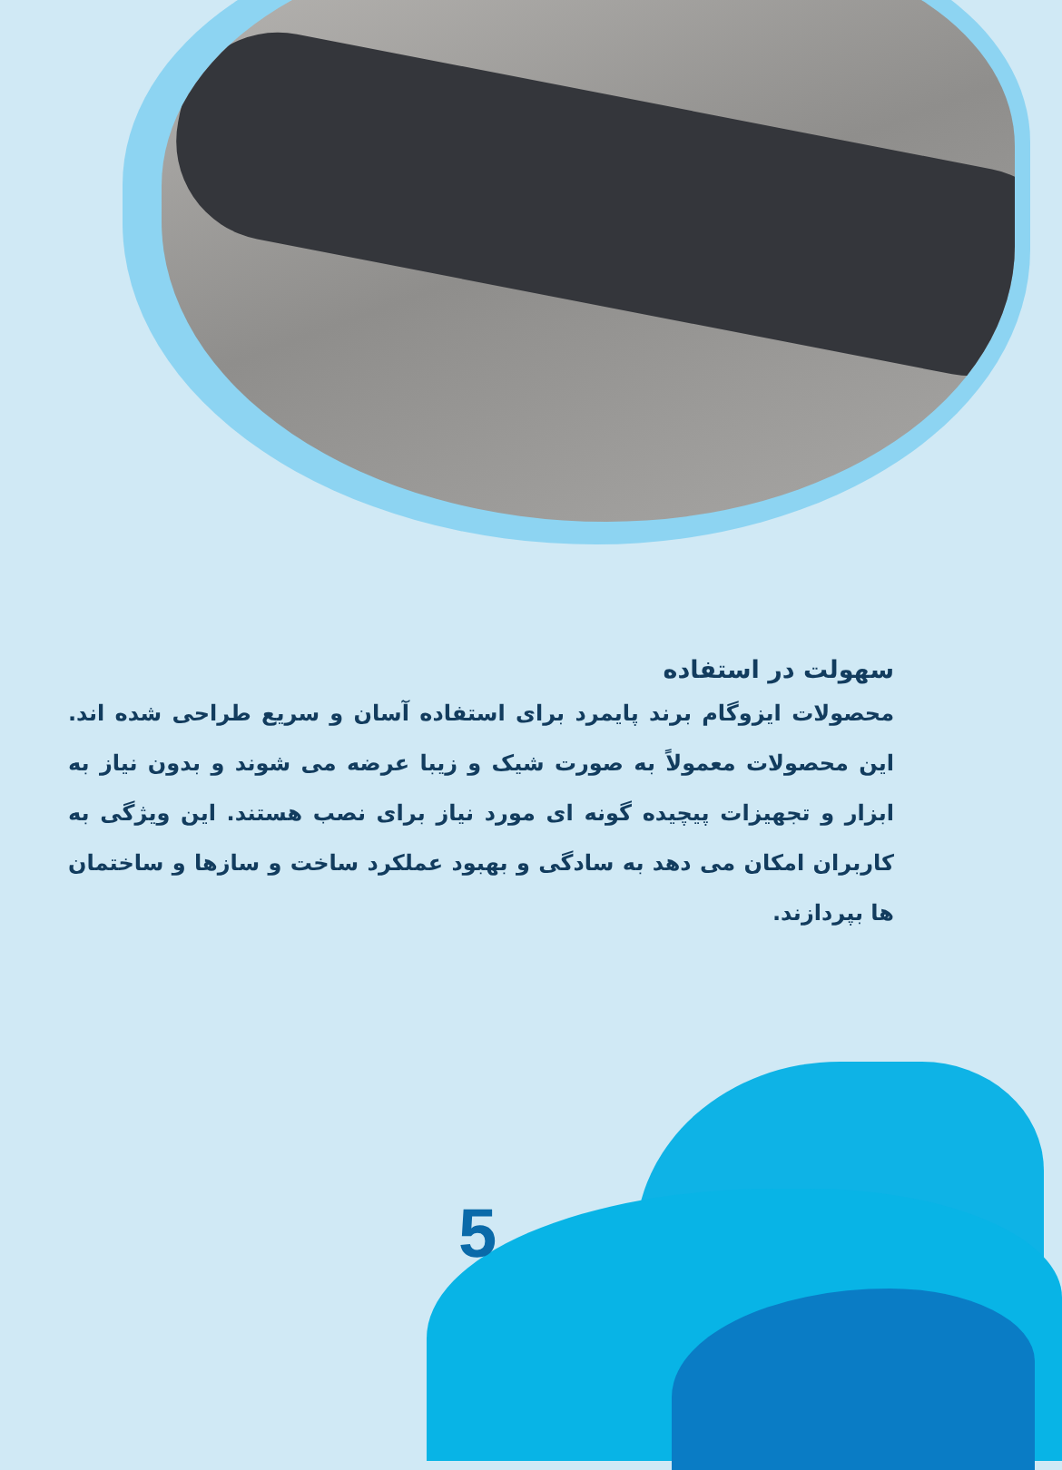سهولت در استفاده
محصولات ایزوگام برند پایمرد برای استفاده آسان و سریع طراحی شده اند. این محصولات معمولاً به صورت شیک و زیبا عرضه می شوند و بدون نیاز به ابزار و تجهیزات پیچیده گونه ای مورد نیاز برای نصب هستند. این ویژگی به کاربران امکان می دهد به سادگی و بهبود عملکرد ساخت و سازها و ساختمان ها بپردازند.
5